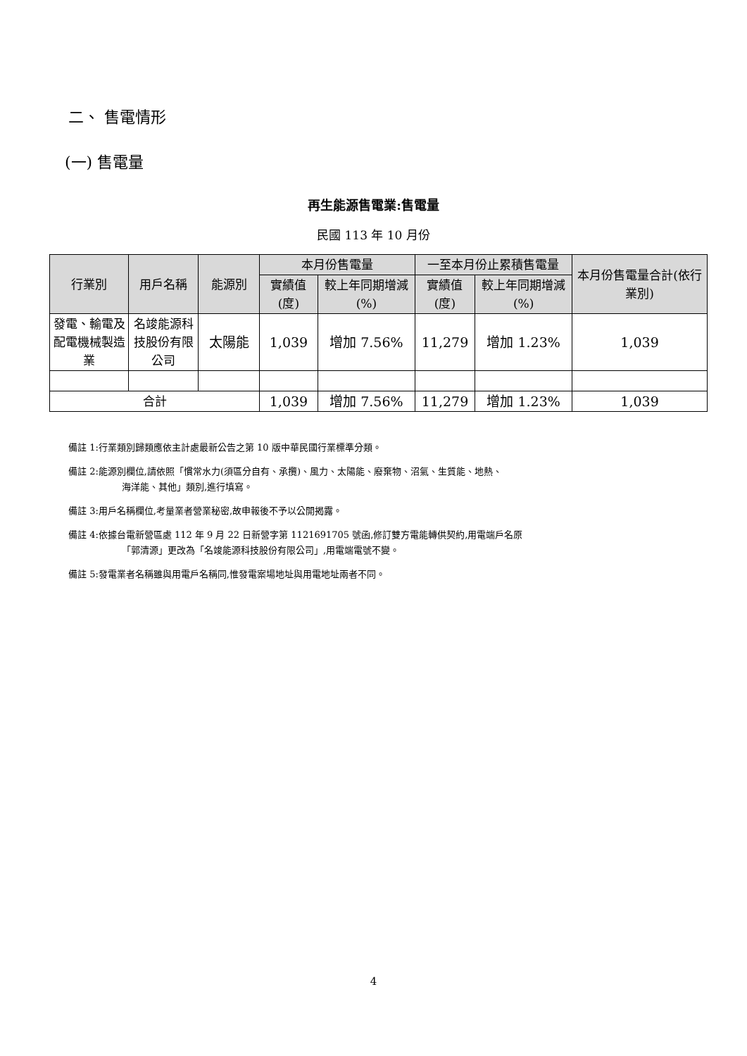二、 售電情形
(一) 售電量
再生能源售電業:售電量
民國 113 年 10 月份
| 行業別 | 用戶名稱 | 能源別 | 本月份售電量 | | 一至本月份止累積售電量 | | 本月份售電量合計(依行業別) |
| --- | --- | --- | --- | --- | --- | --- | --- |
| | | | 實績值(度) | 較上年同期增減(%) | 實績值(度) | 較上年同期增減(%) | |
| 發電、輸電及配電機械製造業 | 名竣能源科技股份有限公司 | 太陽能 | 1,039 | 增加 7.56% | 11,279 | 增加 1.23% | 1,039 |
| 合計 | | | 1,039 | 增加 7.56% | 11,279 | 增加 1.23% | 1,039 |
備註 1:行業類別歸類應依主計處最新公告之第 10 版中華民國行業標準分類。
備註 2:能源別欄位,請依照「慣常水力(須區分自有、承攬)、風力、太陽能、廢棄物、沼氣、生質能、地熱、
海洋能、其他」類別,進行填寫。
備註 3:用戶名稱欄位,考量業者營業秘密,故申報後不予以公開揭露。
備註 4:依據台電新營區處 112 年 9 月 22 日新營字第 1121691705 號函,修訂雙方電能轉供契約,用電端戶名原
「郭清源」更改為「名竣能源科技股份有限公司」,用電端電號不變。
備註 5:發電業者名稱雖與用電戶名稱同,惟發電案場地址與用電地址兩者不同。
4